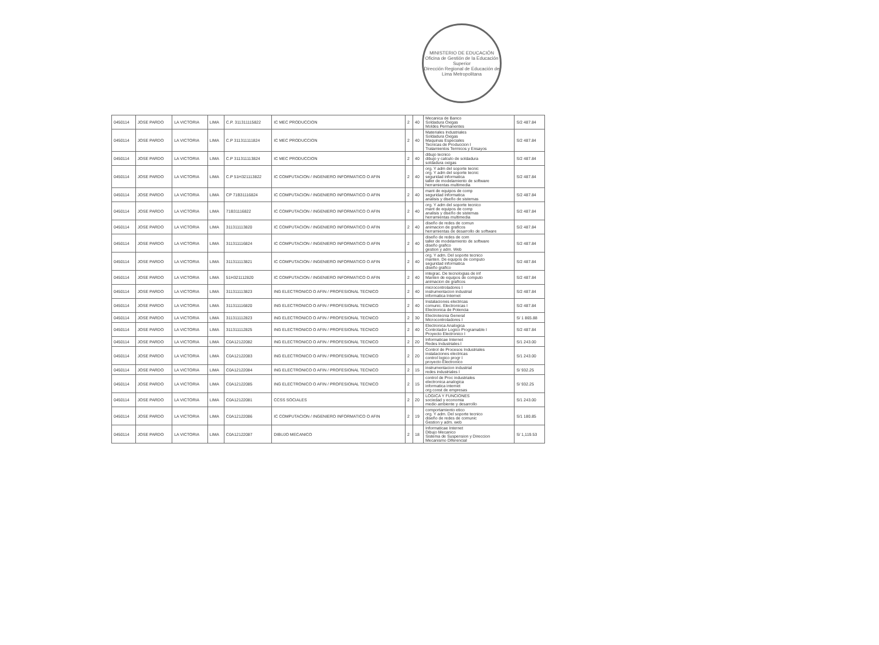MINISTERIO DE EDUCACIÓN
Oficina de Gestión de la Educación Superior
Dirección Regional de Educación de Lima Metropolitana
| 0450114 | JOSE PARDO | LA VICTORIA | LIMA | C.P. 311311115822 | IC MEC PRODUCCION | 2 | 40 | Mecanica de Banco Soldadura Oxigas Moldes Permanentes | S/2 487.84 |
| 0450114 | JOSE PARDO | LA VICTORIA | LIMA | C.P 311311111824 | IC MEC PRODUCCION | 2 | 40 | Materiales Industriales Soldadura Oxigas Maquinas Especiales Tecnicas de Produccion I Tratamientos Termicos y Ensayos | S/2 487.84 |
| 0450114 | JOSE PARDO | LA VICTORIA | LIMA | C.P 311311113824 | IC MEC PRODUCCION | 2 | 40 | dibujo tecnico dibujo y calculo de soldadura soldadura oxigas | S/2 487.84 |
| 0450114 | JOSE PARDO | LA VICTORIA | LIMA | C.P 51H321113822 | IC COMPUTACION / INGENIERO INFORMATICO O AFIN | 2 | 40 | org. Y adm del soporte tecnic org. Y adm del soporte tecnic seguridad informatica taller de modelamiento de software herramientas multimedia | S/2 487.84 |
| 0450114 | JOSE PARDO | LA VICTORIA | LIMA | CP 71B31116824 | IC COMPUTACION / INGENIERO INFORMATICO O AFIN | 2 | 40 | mant de equipos de comp seguridad informatica analisis y diseño de sistemas | S/2 487.84 |
| 0450114 | JOSE PARDO | LA VICTORIA | LIMA | 71B31116822 | IC COMPUTACION / INGENIERO INFORMATICO O AFIN | 2 | 40 | org. Y adm del soporte tecnico mant de equipos de comp analisis y diseño de sistemas herramientas multimedia | S/2 487.84 |
| 0450114 | JOSE PARDO | LA VICTORIA | LIMA | 311311113820 | IC COMPUTACION / INGENIERO INFORMATICO O AFIN | 2 | 40 | diseño de redes de comun animacion de graficos herramientas de desarrollo de software | S/2 487.84 |
| 0450114 | JOSE PARDO | LA VICTORIA | LIMA | 311311116824 | IC COMPUTACION / INGENIERO INFORMATICO O AFIN | 2 | 40 | diseño de redes de com taller de modelamiento de software diseño grafico gestion y adm. Web | S/2 487.84 |
| 0450114 | JOSE PARDO | LA VICTORIA | LIMA | 311311113821 | IC COMPUTACION / INGENIERO INFORMATICO O AFIN | 2 | 40 | org. Y adm. Del soporte tecnico manten. De equipos de computo seguridad informatica diseño grafico | S/2 487.84 |
| 0450114 | JOSE PARDO | LA VICTORIA | LIMA | 51H321112820 | IC COMPUTACION / INGENIERO INFORMATICO O AFIN | 2 | 40 | integrac. De tecnologias de inf Manten de equipos de computo animacion de graficos | S/2 487.84 |
| 0450114 | JOSE PARDO | LA VICTORIA | LIMA | 311311113823 | ING ELECTRONICO O AFIN / PROFESIONAL TECNICO | 2 | 40 | microcontroladores I instrumentacion industrial informatica Internet | S/2 487.84 |
| 0450114 | JOSE PARDO | LA VICTORIA | LIMA | 311311116820 | ING ELECTRONICO O AFIN / PROFESIONAL TECNICO | 2 | 40 | Instalaciones electricas comunic. Electronicas I Electronica de Potencia | S/2 487.84 |
| 0450114 | JOSE PARDO | LA VICTORIA | LIMA | 311311112823 | ING ELECTRONICO O AFIN / PROFESIONAL TECNICO | 2 | 30 | Electrotecnia General Microcontroladores I | S/ 1 865.88 |
| 0450114 | JOSE PARDO | LA VICTORIA | LIMA | 311311112825 | ING ELECTRONICO O AFIN / PROFESIONAL TECNICO | 2 | 40 | Electronica Analogica Controlador Logico Programable I Proyecto Electronico I | S/2 487.84 |
| 0450114 | JOSE PARDO | LA VICTORIA | LIMA | C0A12122082 | ING ELECTRONICO O AFIN / PROFESIONAL TECNICO | 2 | 20 | Informaticae Internet Redes Industriales I | S/1 243.00 |
| 0450114 | JOSE PARDO | LA VICTORIA | LIMA | C0A12122083 | ING ELECTRONICO O AFIN / PROFESIONAL TECNICO | 2 | 20 | Control de Procesos Industriales instalaciones electricas control logico progr I proyecto Electronico | S/1 243.00 |
| 0450114 | JOSE PARDO | LA VICTORIA | LIMA | C0A12122084 | ING ELECTRONICO O AFIN / PROFESIONAL TECNICO | 2 | 15 | instrumentacion industrial redes industriales I | S/ 932.25 |
| 0450114 | JOSE PARDO | LA VICTORIA | LIMA | C0A12122085 | ING ELECTRONICO O AFIN / PROFESIONAL TECNICO | 2 | 15 | control de Proc industriales electronica analogica informatica internet org const de empresas | S/ 932.25 |
| 0450114 | JOSE PARDO | LA VICTORIA | LIMA | C0A12122081 | CCSS SOCIALES | 2 | 20 | LOGICA Y FUNCIONES sociedad y economia medio ambiente y desarrollo | S/1 243.00 |
| 0450114 | JOSE PARDO | LA VICTORIA | LIMA | C0A12122086 | IC COMPUTACION / INGENIERO INFORMATICO O AFIN | 2 | 19 | comportamiento etico org. Y adm. Del soporte tecnico diseño de redes de comunic Gestion y adm. web | S/1 180.85 |
| 0450114 | JOSE PARDO | LA VICTORIA | LIMA | C0A12122087 | DIBUJO MECANICO | 2 | 18 | Informaticae Internet Dibujo Mecanico Sistema de Suspension y Direccion Mecanismo Diferencial | S/ 1,119.53 |